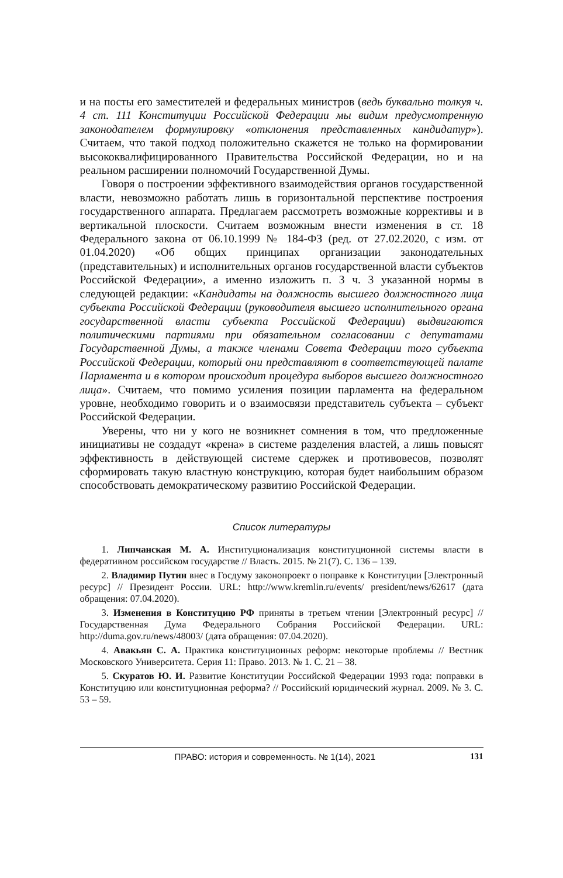и на посты его заместителей и федеральных министров (ведь буквально толкуя ч. 4 ст. 111 Конституции Российской Федерации мы видим предусмотренную законодателем формулировку «отклонения представленных кандидатур»). Считаем, что такой подход положительно скажется не только на формировании высококвалифицированного Правительства Российской Федерации, но и на реальном расширении полномочий Государственной Думы.
Говоря о построении эффективного взаимодействия органов государственной власти, невозможно работать лишь в горизонтальной перспективе построения государственного аппарата. Предлагаем рассмотреть возможные коррективы и в вертикальной плоскости. Считаем возможным внести изменения в ст. 18 Федерального закона от 06.10.1999 № 184-ФЗ (ред. от 27.02.2020, с изм. от 01.04.2020) «Об общих принципах организации законодательных (представительных) и исполнительных органов государственной власти субъектов Российской Федерации», а именно изложить п. 3 ч. 3 указанной нормы в следующей редакции: «Кандидаты на должность высшего должностного лица субъекта Российской Федерации (руководителя высшего исполнительного органа государственной власти субъекта Российской Федерации) выдвигаются политическими партиями при обязательном согласовании с депутатами Государственной Думы, а также членами Совета Федерации того субъекта Российской Федерации, который они представляют в соответствующей палате Парламента и в котором происходит процедура выборов высшего должностного лица». Считаем, что помимо усиления позиции парламента на федеральном уровне, необходимо говорить и о взаимосвязи представитель субъекта – субъект Российской Федерации.
Уверены, что ни у кого не возникнет сомнения в том, что предложенные инициативы не создадут «крена» в системе разделения властей, а лишь повысят эффективность в действующей системе сдержек и противовесов, позволят сформировать такую властную конструкцию, которая будет наибольшим образом способствовать демократическому развитию Российской Федерации.
Список литературы
1. Липчанская М. А. Институционализация конституционной системы власти в федеративном российском государстве // Власть. 2015. № 21(7). С. 136 – 139.
2. Владимир Путин внес в Госдуму законопроект о поправке к Конституции [Электронный ресурс] // Президент России. URL: http://www.kremlin.ru/events/ president/news/62617 (дата обращения: 07.04.2020).
3. Изменения в Конституцию РФ приняты в третьем чтении [Электронный ресурс] // Государственная Дума Федерального Собрания Российской Федерации. URL: http://duma.gov.ru/news/48003/ (дата обращения: 07.04.2020).
4. Авакьян С. А. Практика конституционных реформ: некоторые проблемы // Вестник Московского Университета. Серия 11: Право. 2013. № 1. С. 21 – 38.
5. Скуратов Ю. И. Развитие Конституции Российской Федерации 1993 года: поправки в Конституцию или конституционная реформа? // Российский юридический журнал. 2009. № 3. С. 53 – 59.
ПРАВО: история и современность. № 1(14), 2021 131